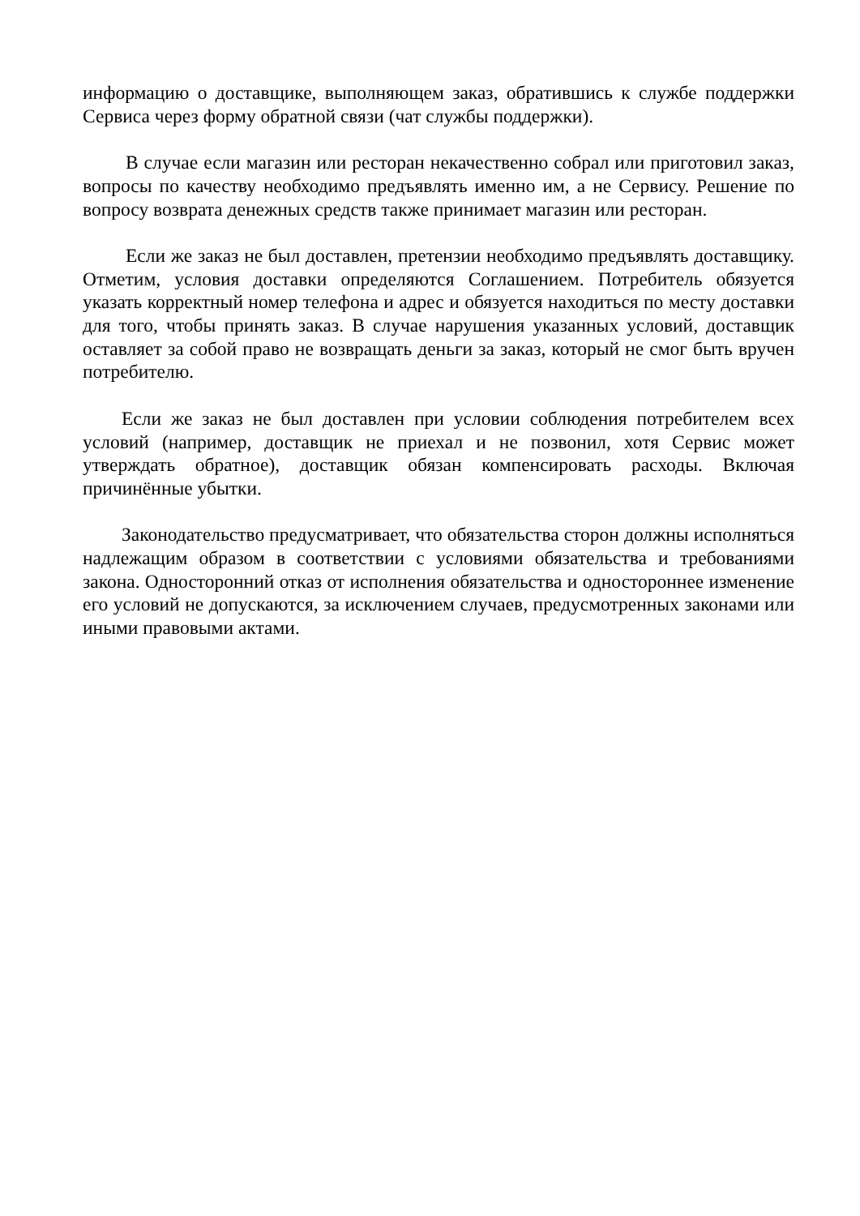информацию о доставщике, выполняющем заказ, обратившись к службе поддержки Сервиса через форму обратной связи (чат службы поддержки).
В случае если магазин или ресторан некачественно собрал или приготовил заказ, вопросы по качеству необходимо предъявлять именно им, а не Сервису. Решение по вопросу возврата денежных средств также принимает магазин или ресторан.
Если же заказ не был доставлен, претензии необходимо предъявлять доставщику. Отметим, условия доставки определяются Соглашением. Потребитель обязуется указать корректный номер телефона и адрес и обязуется находиться по месту доставки для того, чтобы принять заказ. В случае нарушения указанных условий, доставщик оставляет за собой право не возвращать деньги за заказ, который не смог быть вручен потребителю.
Если же заказ не был доставлен при условии соблюдения потребителем всех условий (например, доставщик не приехал и не позвонил, хотя Сервис может утверждать обратное), доставщик обязан компенсировать расходы. Включая причинённые убытки.
Законодательство предусматривает, что обязательства сторон должны исполняться надлежащим образом в соответствии с условиями обязательства и требованиями закона. Односторонний отказ от исполнения обязательства и одностороннее изменение его условий не допускаются, за исключением случаев, предусмотренных законами или иными правовыми актами.